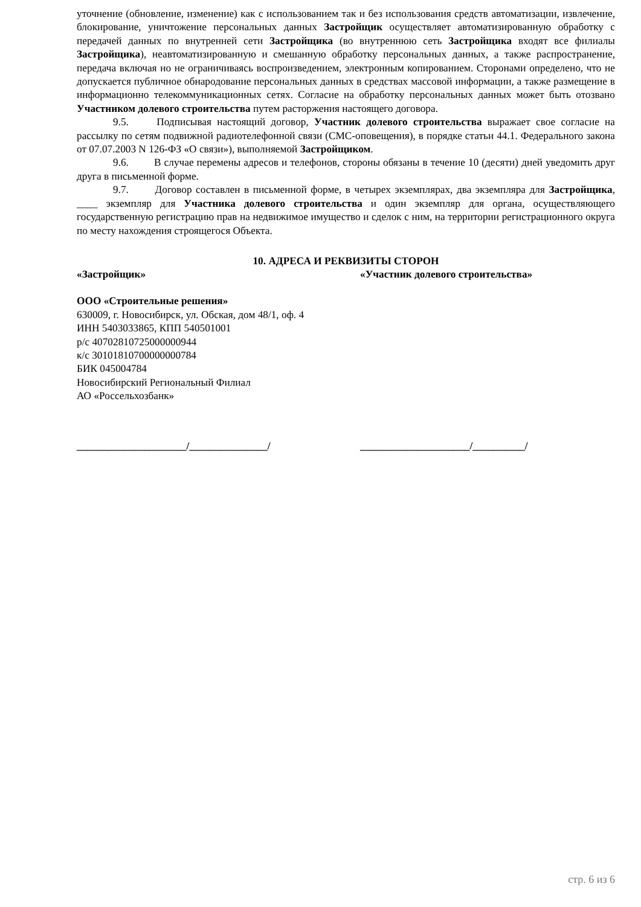уточнение (обновление, изменение) как с использованием так и без использования средств автоматизации, извлечение, блокирование, уничтожение персональных данных Застройщик осуществляет автоматизированную обработку с передачей данных по внутренней сети Застройщика (во внутреннюю сеть Застройщика входят все филиалы Застройщика), неавтоматизированную и смешанную обработку персональных данных, а также распространение, передача включая но не ограничиваясь воспроизведением, электронным копированием. Сторонами определено, что не допускается публичное обнародование персональных данных в средствах массовой информации, а также размещение в информационно телекоммуникационных сетях. Согласие на обработку персональных данных может быть отозвано Участником долевого строительства путем расторжения настоящего договора.
9.5. Подписывая настоящий договор, Участник долевого строительства выражает свое согласие на рассылку по сетям подвижной радиотелефонной связи (СМС-оповещения), в порядке статьи 44.1. Федерального закона от 07.07.2003 N 126-ФЗ «О связи»), выполняемой Застройщиком.
9.6. В случае перемены адресов и телефонов, стороны обязаны в течение 10 (десяти) дней уведомить друг друга в письменной форме.
9.7. Договор составлен в письменной форме, в четырех экземплярах, два экземпляра для Застройщика, ____ экземпляр для Участника долевого строительства и один экземпляр для органа, осуществляющего государственную регистрацию прав на недвижимое имущество и сделок с ним, на территории регистрационного округа по месту нахождения строящегося Объекта.
10. АДРЕСА И РЕКВИЗИТЫ СТОРОН
«Застройщик» «Участник долевого строительства»
ООО «Строительные решения»
630009, г. Новосибирск, ул. Обская, дом 48/1, оф. 4
ИНН 5403033865, КПП 540501001
р/с 40702810725000000944
к/с 30101810700000000784
БИК 045004784
Новосибирский Региональный Филиал
АО «Россельхозбанк»
_____________________/_______________/ _____________________/__________/
стр. 6 из 6